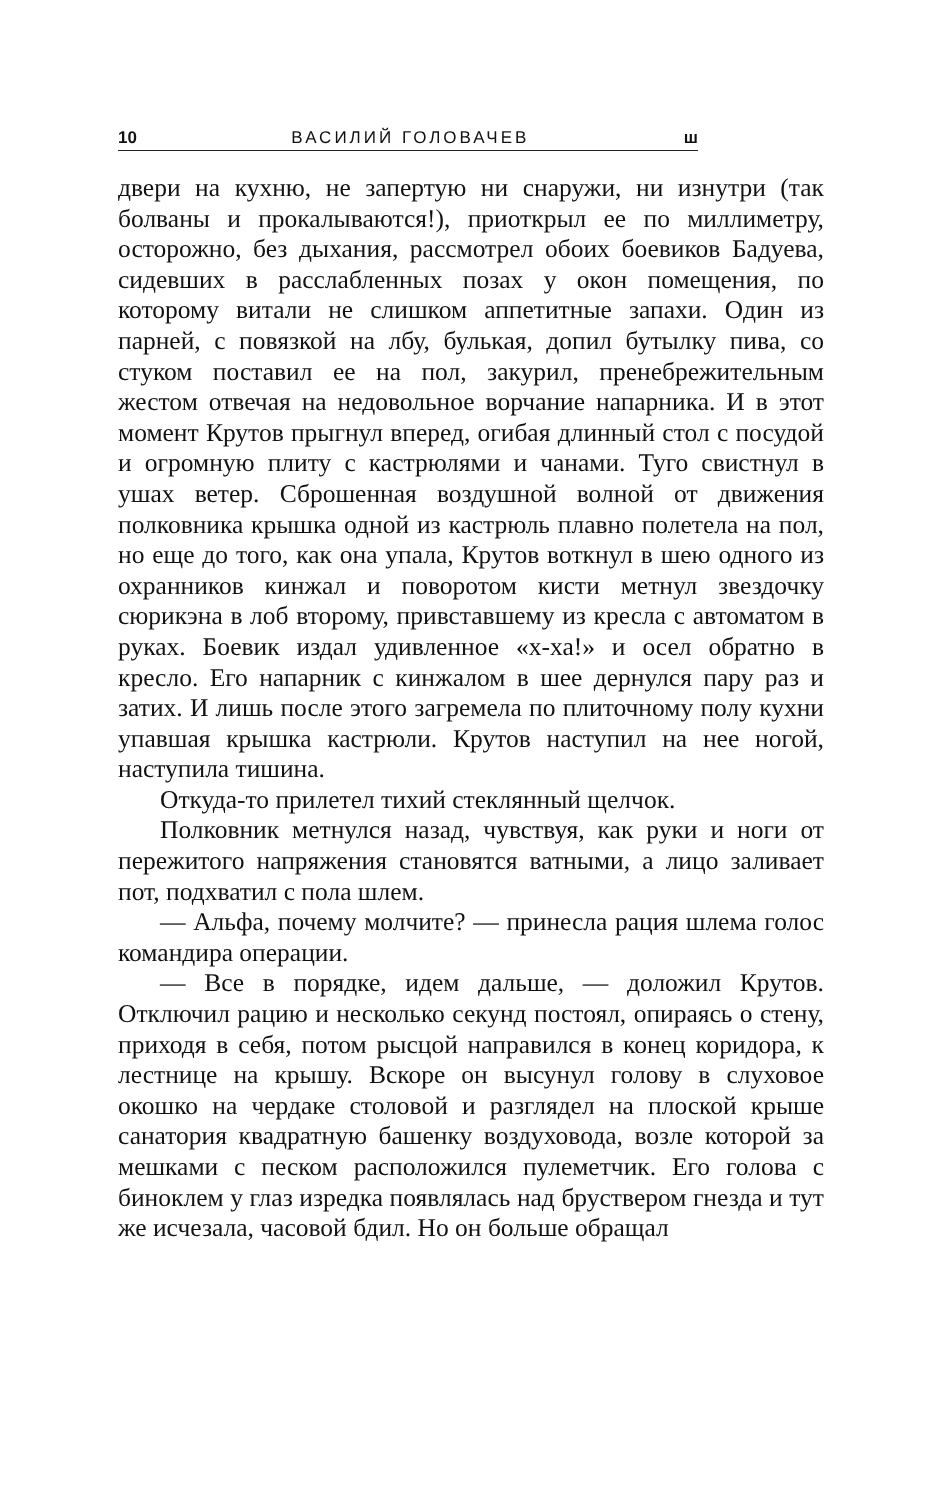10 ВАСИЛИЙ ГОЛОВАЧЕВ ш
двери на кухню, не запертую ни снаружи, ни изнутри (так болваны и прокалываются!), приоткрыл ее по миллиметру, осторожно, без дыхания, рассмотрел обоих боевиков Бадуева, сидевших в расслабленных позах у окон помещения, по которому витали не слишком аппетитные запахи. Один из парней, с повязкой на лбу, булькая, допил бутылку пива, со стуком поставил ее на пол, закурил, пренебрежительным жестом отвечая на недовольное ворчание напарника. И в этот момент Крутов прыгнул вперед, огибая длинный стол с посудой и огромную плиту с кастрюлями и чанами. Туго свистнул в ушах ветер. Сброшенная воздушной волной от движения полковника крышка одной из кастрюль плавно полетела на пол, но еще до того, как она упала, Крутов воткнул в шею одного из охранников кинжал и поворотом кисти метнул звездочку сюрикэна в лоб второму, привставшему из кресла с автоматом в руках. Боевик издал удивленное «х-ха!» и осел обратно в кресло. Его напарник с кинжалом в шее дернулся пару раз и затих. И лишь после этого загремела по плиточному полу кухни упавшая крышка кастрюли. Крутов наступил на нее ногой, наступила тишина.
Откуда-то прилетел тихий стеклянный щелчок.
Полковник метнулся назад, чувствуя, как руки и ноги от пережитого напряжения становятся ватными, а лицо заливает пот, подхватил с пола шлем.
— Альфа, почему молчите? — принесла рация шлема голос командира операции.
— Все в порядке, идем дальше, — доложил Крутов. Отключил рацию и несколько секунд постоял, опираясь о стену, приходя в себя, потом рысцой направился в конец коридора, к лестнице на крышу. Вскоре он высунул голову в слуховое окошко на чердаке столовой и разглядел на плоской крыше санатория квадратную башенку воздуховода, возле которой за мешками с песком расположился пулеметчик. Его голова с биноклем у глаз изредка появлялась над бруствером гнезда и тут же исчезала, часовой бдил. Но он больше обращал